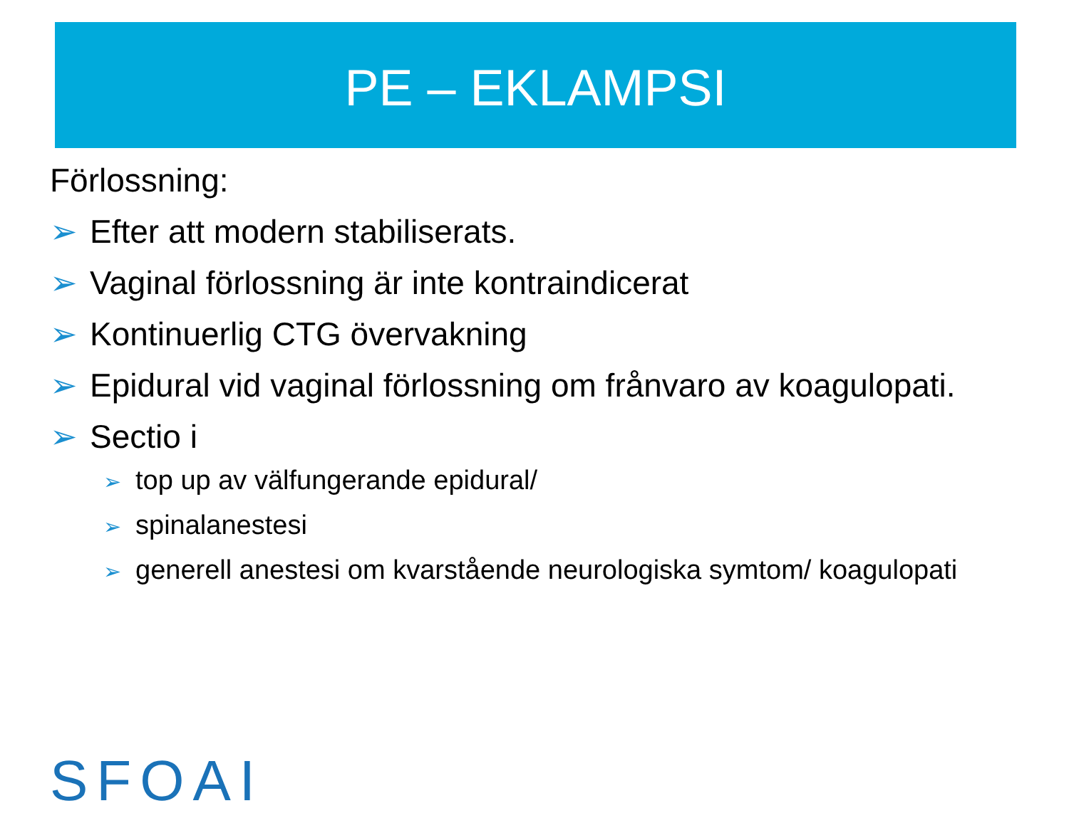PE – EKLAMPSI
Förlossning:
➢ Efter att modern stabiliserats.
➢ Vaginal förlossning är inte kontraindicerat
➢ Kontinuerlig CTG övervakning
➢ Epidural vid vaginal förlossning om frånvaro av koagulopati.
➢ Sectio i
➢ top up av välfungerande epidural/
➢ spinalanestesi
➢ generell anestesi om kvarstående neurologiska symtom/ koagulopati
SFOAI